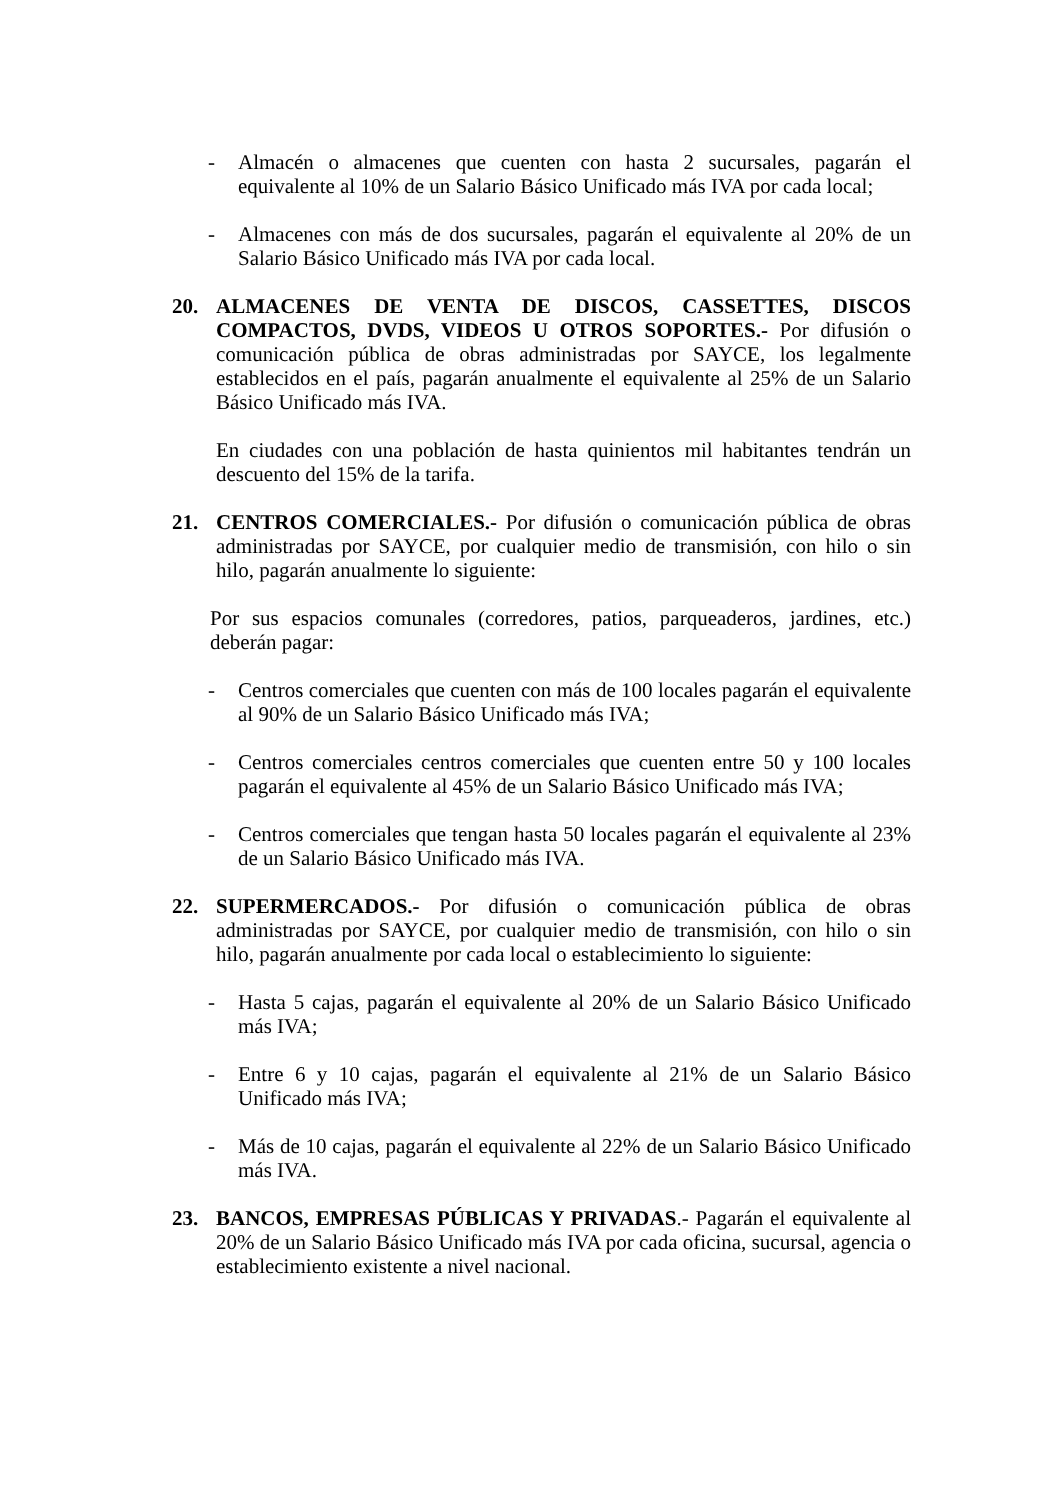- Almacén o almacenes que cuenten con hasta 2 sucursales, pagarán el equivalente al 10% de un Salario Básico Unificado más IVA por cada local;
- Almacenes con más de dos sucursales, pagarán el equivalente al 20% de un Salario Básico Unificado más IVA por cada local.
20. ALMACENES DE VENTA DE DISCOS, CASSETTES, DISCOS COMPACTOS, DVDS, VIDEOS U OTROS SOPORTES.- Por difusión o comunicación pública de obras administradas por SAYCE, los legalmente establecidos en el país, pagarán anualmente el equivalente al 25% de un Salario Básico Unificado más IVA.
En ciudades con una población de hasta quinientos mil habitantes tendrán un descuento del 15% de la tarifa.
21. CENTROS COMERCIALES.- Por difusión o comunicación pública de obras administradas por SAYCE, por cualquier medio de transmisión, con hilo o sin hilo, pagarán anualmente lo siguiente:
Por sus espacios comunales (corredores, patios, parqueaderos, jardines, etc.) deberán pagar:
- Centros comerciales que cuenten con más de 100 locales pagarán el equivalente al 90% de un Salario Básico Unificado más IVA;
- Centros comerciales centros comerciales que cuenten entre 50 y 100 locales pagarán el equivalente al 45% de un Salario Básico Unificado más IVA;
- Centros comerciales que tengan hasta 50 locales pagarán el equivalente al 23% de un Salario Básico Unificado más IVA.
22. SUPERMERCADOS.- Por difusión o comunicación pública de obras administradas por SAYCE, por cualquier medio de transmisión, con hilo o sin hilo, pagarán anualmente por cada local o establecimiento lo siguiente:
- Hasta 5 cajas, pagarán el equivalente al 20% de un Salario Básico Unificado más IVA;
- Entre 6 y 10 cajas, pagarán el equivalente al 21% de un Salario Básico Unificado más IVA;
- Más de 10 cajas, pagarán el equivalente al 22% de un Salario Básico Unificado más IVA.
23. BANCOS, EMPRESAS PÚBLICAS Y PRIVADAS.- Pagarán el equivalente al 20% de un Salario Básico Unificado más IVA por cada oficina, sucursal, agencia o establecimiento existente a nivel nacional.